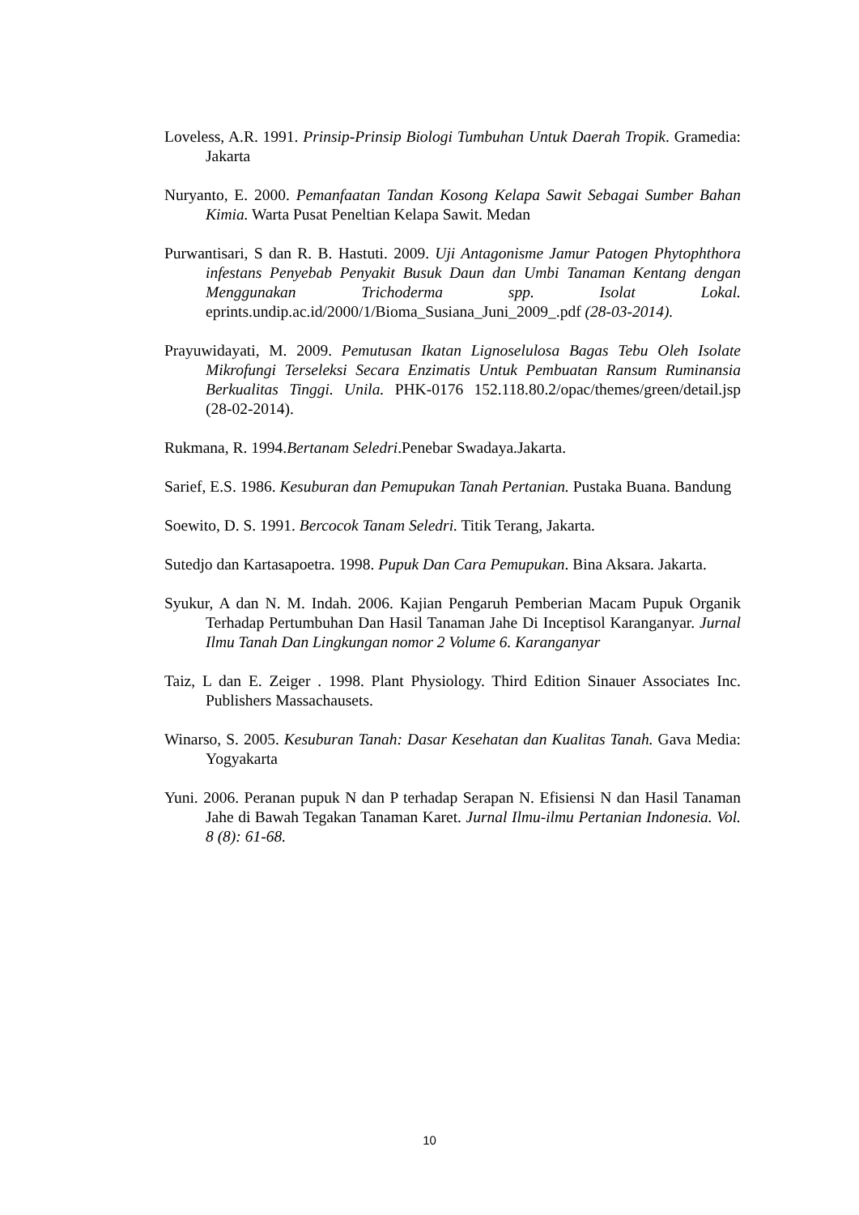Loveless, A.R. 1991. Prinsip-Prinsip Biologi Tumbuhan Untuk Daerah Tropik. Gramedia: Jakarta
Nuryanto, E. 2000. Pemanfaatan Tandan Kosong Kelapa Sawit Sebagai Sumber Bahan Kimia. Warta Pusat Peneltian Kelapa Sawit. Medan
Purwantisari, S dan R. B. Hastuti. 2009. Uji Antagonisme Jamur Patogen Phytophthora infestans Penyebab Penyakit Busuk Daun dan Umbi Tanaman Kentang dengan Menggunakan Trichoderma spp. Isolat Lokal. eprints.undip.ac.id/2000/1/Bioma_Susiana_Juni_2009_.pdf (28-03-2014).
Prayuwidayati, M. 2009. Pemutusan Ikatan Lignoselulosa Bagas Tebu Oleh Isolate Mikrofungi Terseleksi Secara Enzimatis Untuk Pembuatan Ransum Ruminansia Berkualitas Tinggi. Unila. PHK-0176 152.118.80.2/opac/themes/green/detail.jsp (28-02-2014).
Rukmana, R. 1994.Bertanam Seledri.Penebar Swadaya.Jakarta.
Sarief, E.S. 1986. Kesuburan dan Pemupukan Tanah Pertanian. Pustaka Buana. Bandung
Soewito, D. S. 1991. Bercocok Tanam Seledri. Titik Terang, Jakarta.
Sutedjo dan Kartasapoetra. 1998. Pupuk Dan Cara Pemupukan. Bina Aksara. Jakarta.
Syukur, A dan N. M. Indah. 2006. Kajian Pengaruh Pemberian Macam Pupuk Organik Terhadap Pertumbuhan Dan Hasil Tanaman Jahe Di Inceptisol Karanganyar. Jurnal Ilmu Tanah Dan Lingkungan nomor 2 Volume 6. Karanganyar
Taiz, L dan E. Zeiger . 1998. Plant Physiology. Third Edition Sinauer Associates Inc. Publishers Massachausets.
Winarso, S. 2005. Kesuburan Tanah: Dasar Kesehatan dan Kualitas Tanah. Gava Media: Yogyakarta
Yuni. 2006. Peranan pupuk N dan P terhadap Serapan N. Efisiensi N dan Hasil Tanaman Jahe di Bawah Tegakan Tanaman Karet. Jurnal Ilmu-ilmu Pertanian Indonesia. Vol. 8 (8): 61-68.
10